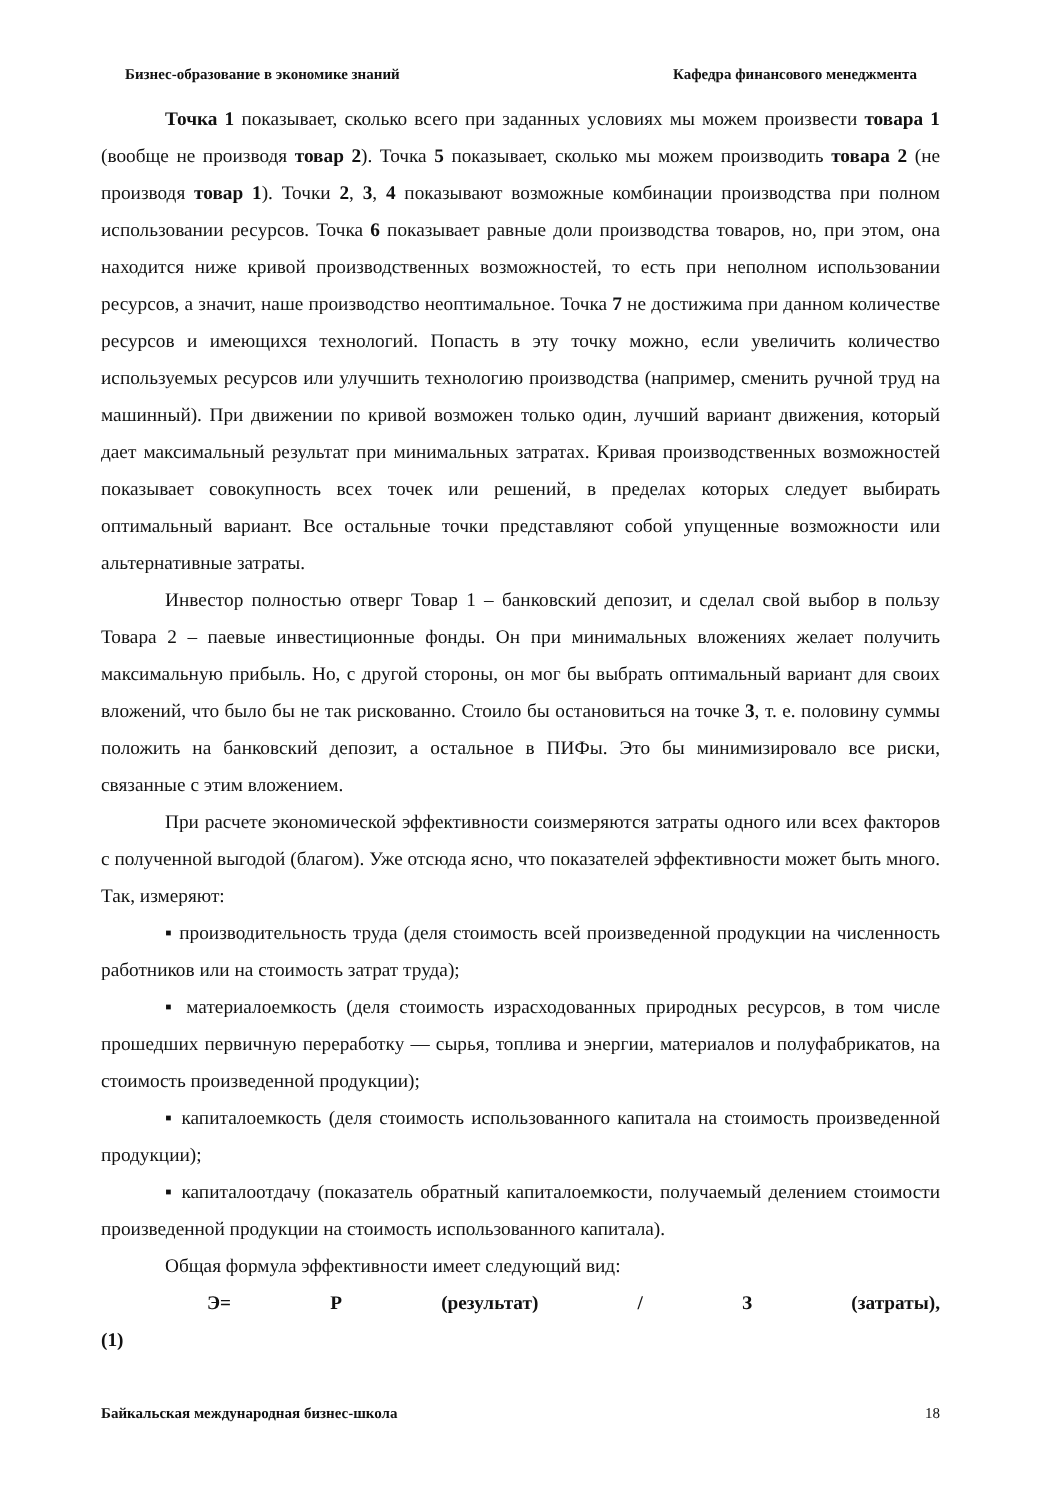Бизнес-образование в экономике знаний Кафедра финансового менеджмента
Точка 1 показывает, сколько всего при заданных условиях мы можем произвести товара 1 (вообще не производя товар 2). Точка 5 показывает, сколько мы можем производить товара 2 (не производя товар 1). Точки 2, 3, 4 показывают возможные комбинации производства при полном использовании ресурсов. Точка 6 показывает равные доли производства товаров, но, при этом, она находится ниже кривой производственных возможностей, то есть при неполном использовании ресурсов, а значит, наше производство неоптимальное. Точка 7 не достижима при данном количестве ресурсов и имеющихся технологий. Попасть в эту точку можно, если увеличить количество используемых ресурсов или улучшить технологию производства (например, сменить ручной труд на машинный). При движении по кривой возможен только один, лучший вариант движения, который дает максимальный результат при минимальных затратах. Кривая производственных возможностей показывает совокупность всех точек или решений, в пределах которых следует выбирать оптимальный вариант. Все остальные точки представляют собой упущенные возможности или альтернативные затраты.
Инвестор полностью отверг Товар 1 – банковский депозит, и сделал свой выбор в пользу Товара 2 – паевые инвестиционные фонды. Он при минимальных вложениях желает получить максимальную прибыль. Но, с другой стороны, он мог бы выбрать оптимальный вариант для своих вложений, что было бы не так рискованно. Стоило бы остановиться на точке 3, т. е. половину суммы положить на банковский депозит, а остальное в ПИФы. Это бы минимизировало все риски, связанные с этим вложением.
При расчете экономической эффективности соизмеряются затраты одного или всех факторов с полученной выгодой (благом). Уже отсюда ясно, что показателей эффективности может быть много. Так, измеряют:
▪ производительность труда (деля стоимость всей произведенной продукции на численность работников или на стоимость затрат труда);
▪ материалоемкость (деля стоимость израсходованных природных ресурсов, в том числе прошедших первичную переработку — сырья, топлива и энергии, материалов и полуфабрикатов, на стоимость произведенной продукции);
▪ капиталоемкость (деля стоимость использованного капитала на стоимость произведенной продукции);
▪ капиталоотдачу (показатель обратный капиталоемкости, получаемый делением стоимости произведенной продукции на стоимость использованного капитала).
Общая формула эффективности имеет следующий вид:
Э= Р (результат) / З (затраты),
(1)
Байкальская международная бизнес-школа 18